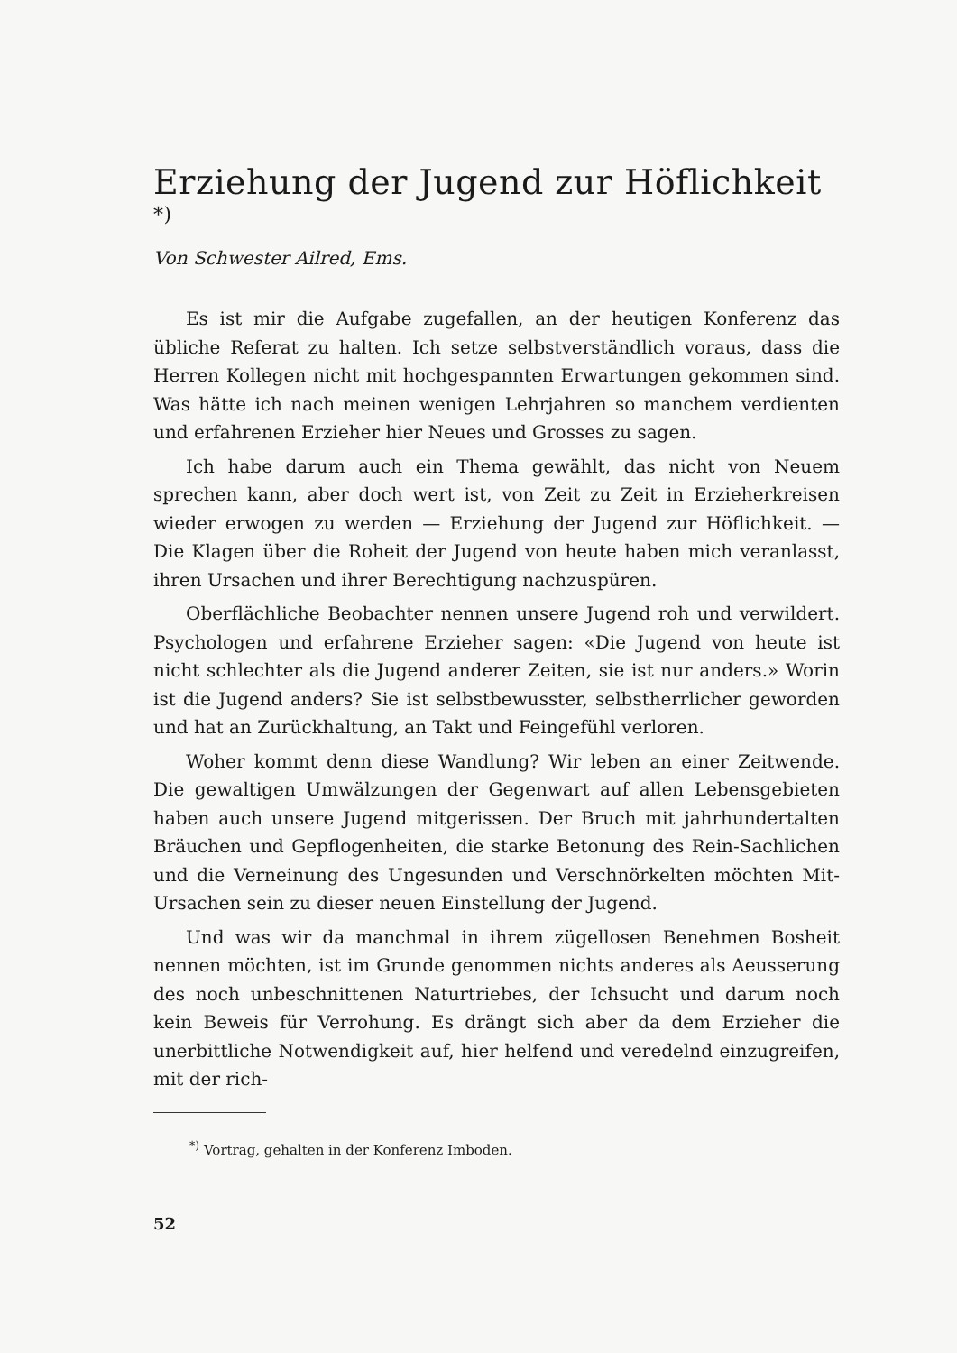Erziehung der Jugend zur Höflichkeit <sup>*)</sup>
Von Schwester Ailred, Ems.
Es ist mir die Aufgabe zugefallen, an der heutigen Konferenz das übliche Referat zu halten. Ich setze selbstverständlich voraus, dass die Herren Kollegen nicht mit hochgespannten Erwartungen gekommen sind. Was hätte ich nach meinen wenigen Lehrjahren so manchem verdienten und erfahrenen Erzieher hier Neues und Grosses zu sagen.
Ich habe darum auch ein Thema gewählt, das nicht von Neuem sprechen kann, aber doch wert ist, von Zeit zu Zeit in Erzieherkreisen wieder erwogen zu werden — Erziehung der Jugend zur Höflichkeit. — Die Klagen über die Roheit der Jugend von heute haben mich veranlasst, ihren Ursachen und ihrer Berechtigung nachzuspüren.
Oberflächliche Beobachter nennen unsere Jugend roh und verwildert. Psychologen und erfahrene Erzieher sagen: «Die Jugend von heute ist nicht schlechter als die Jugend anderer Zeiten, sie ist nur anders.» Worin ist die Jugend anders? Sie ist selbstbewusster, selbstherrlicher geworden und hat an Zurückhaltung, an Takt und Feingefühl verloren.
Woher kommt denn diese Wandlung? Wir leben an einer Zeitwende. Die gewaltigen Umwälzungen der Gegenwart auf allen Lebensgebieten haben auch unsere Jugend mitgerissen. Der Bruch mit jahrhundertalten Bräuchen und Gepflogenheiten, die starke Betonung des Rein-Sachlichen und die Verneinung des Ungesunden und Verschnörkelten möchten Mit-Ursachen sein zu dieser neuen Einstellung der Jugend.
Und was wir da manchmal in ihrem zügellosen Benehmen Bosheit nennen möchten, ist im Grunde genommen nichts anderes als Aeusserung des noch unbeschnittenen Naturtriebes, der Ichsucht und darum noch kein Beweis für Verrohung. Es drängt sich aber da dem Erzieher die unerbittliche Notwendigkeit auf, hier helfend und veredelnd einzugreifen, mit der rich-
<sup>*)</sup> Vortrag, gehalten in der Konferenz Imboden.
52